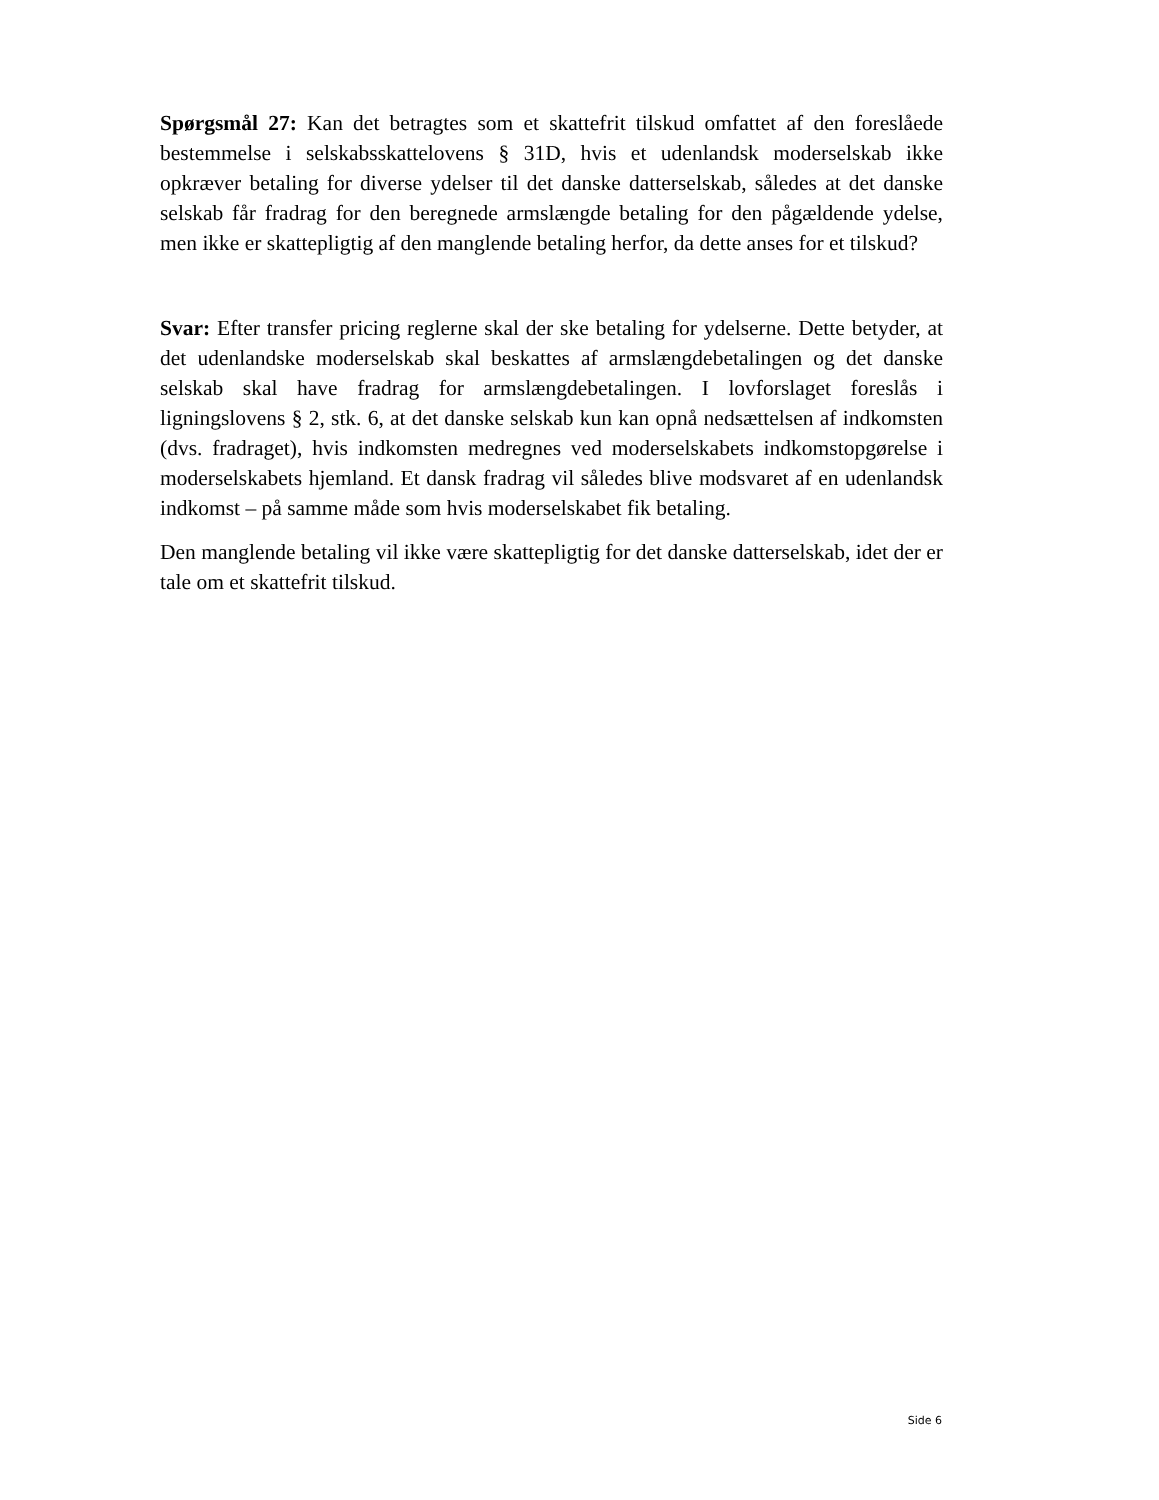Spørgsmål 27: Kan det betragtes som et skattefrit tilskud omfattet af den foreslåede bestemmelse i selskabsskattelovens § 31D, hvis et udenlandsk moderselskab ikke opkræver betaling for diverse ydelser til det danske datterselskab, således at det danske selskab får fradrag for den beregnede armslængde betaling for den pågældende ydelse, men ikke er skattepligtig af den manglende betaling herfor, da dette anses for et tilskud?
Svar: Efter transfer pricing reglerne skal der ske betaling for ydelserne. Dette betyder, at det udenlandske moderselskab skal beskattes af armslængdebetalingen og det danske selskab skal have fradrag for armslængdebetalingen. I lovforslaget foreslås i ligningslovens § 2, stk. 6, at det danske selskab kun kan opnå nedsættelsen af indkomsten (dvs. fradraget), hvis indkomsten medregnes ved moderselskabets indkomstopgørelse i moderselskabets hjemland. Et dansk fradrag vil således blive modsvaret af en udenlandsk indkomst – på samme måde som hvis moderselskabet fik betaling.
Den manglende betaling vil ikke være skattepligtig for det danske datterselskab, idet der er tale om et skattefrit tilskud.
Side 6